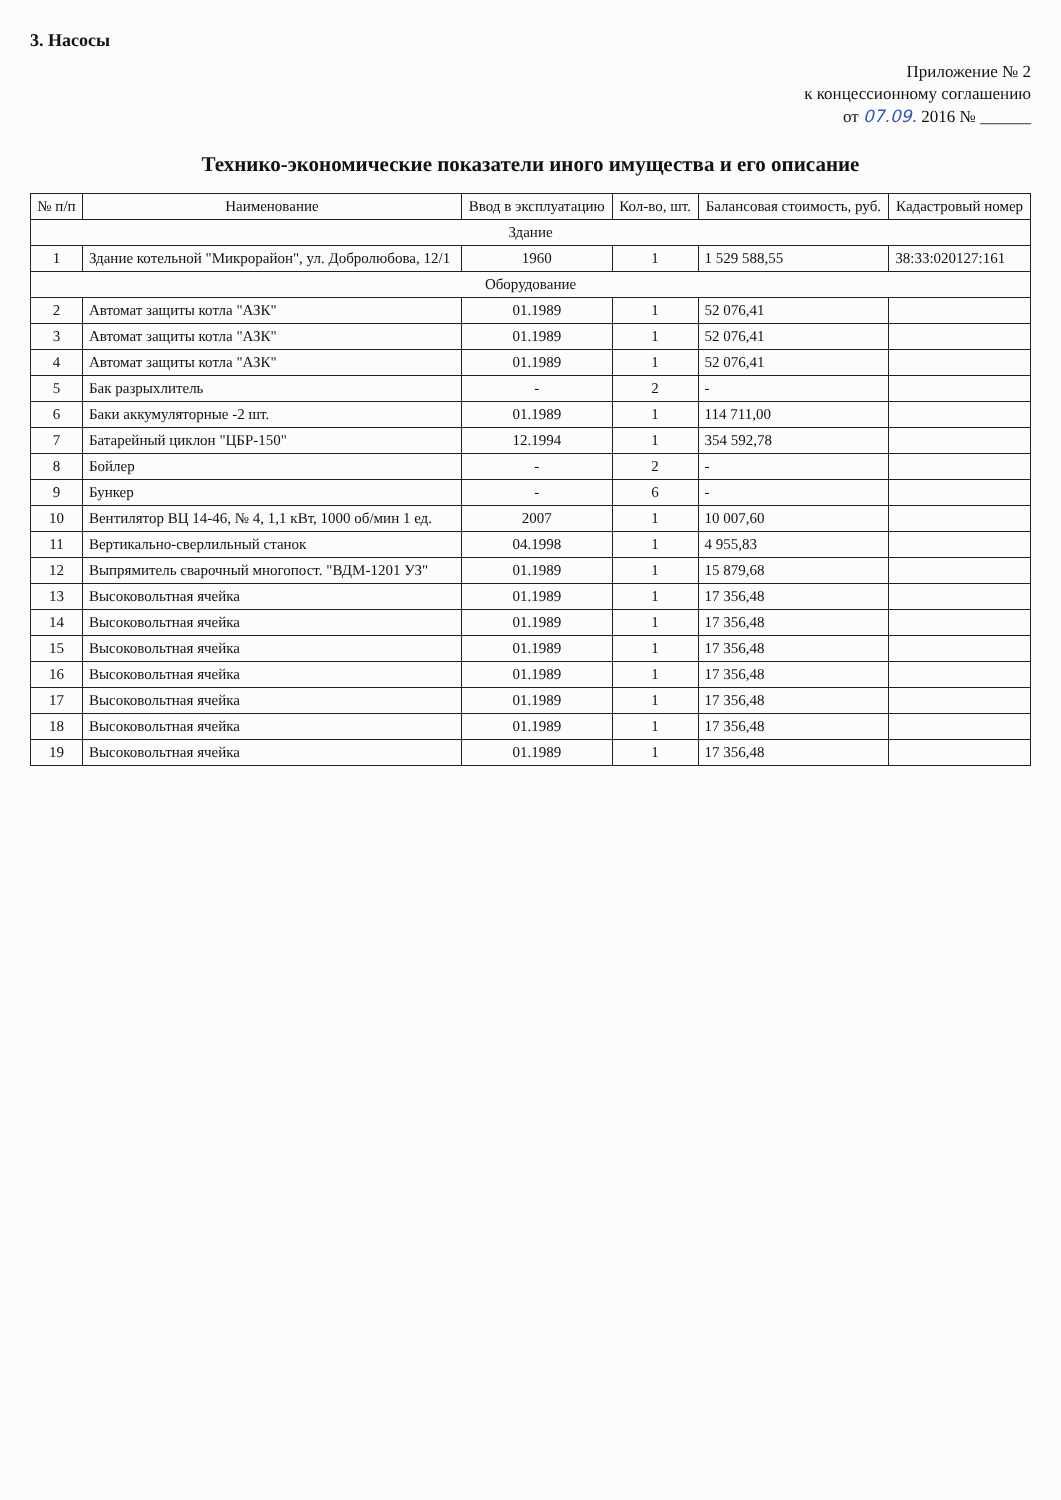3. Насосы
Приложение № 2
к концессионному соглашению
от 07.09. 2016 № ______
Технико-экономические показатели иного имущества и его описание
| № п/п | Наименование | Ввод в эксплуатацию | Кол-во, шт. | Балансовая стоимость, руб. | Кадастровый номер |
| --- | --- | --- | --- | --- | --- |
| Здание | | | | | |
| 1 | Здание котельной "Микрорайон", ул. Добролюбова, 12/1 | 1960 | 1 | 1 529 588,55 | 38:33:020127:161 |
| Оборудование | | | | | |
| 2 | Автомат защиты котла "АЗК" | 01.1989 | 1 | 52 076,41 | |
| 3 | Автомат защиты котла "АЗК" | 01.1989 | 1 | 52 076,41 | |
| 4 | Автомат защиты котла "АЗК" | 01.1989 | 1 | 52 076,41 | |
| 5 | Бак разрыхлитель | - | 2 | - | |
| 6 | Баки аккумуляторные -2 шт. | 01.1989 | 1 | 114 711,00 | |
| 7 | Батарейный циклон "ЦБР-150" | 12.1994 | 1 | 354 592,78 | |
| 8 | Бойлер | - | 2 | - | |
| 9 | Бункер | - | 6 | - | |
| 10 | Вентилятор ВЦ 14-46, № 4, 1,1 кВт, 1000 об/мин 1 ед. | 2007 | 1 | 10 007,60 | |
| 11 | Вертикально-сверлильный станок | 04.1998 | 1 | 4 955,83 | |
| 12 | Выпрямитель сварочный многопост. "ВДМ-1201 УЗ" | 01.1989 | 1 | 15 879,68 | |
| 13 | Высоковольтная ячейка | 01.1989 | 1 | 17 356,48 | |
| 14 | Высоковольтная ячейка | 01.1989 | 1 | 17 356,48 | |
| 15 | Высоковольтная ячейка | 01.1989 | 1 | 17 356,48 | |
| 16 | Высоковольтная ячейка | 01.1989 | 1 | 17 356,48 | |
| 17 | Высоковольтная ячейка | 01.1989 | 1 | 17 356,48 | |
| 18 | Высоковольтная ячейка | 01.1989 | 1 | 17 356,48 | |
| 19 | Высоковольтная ячейка | 01.1989 | 1 | 17 356,48 | |